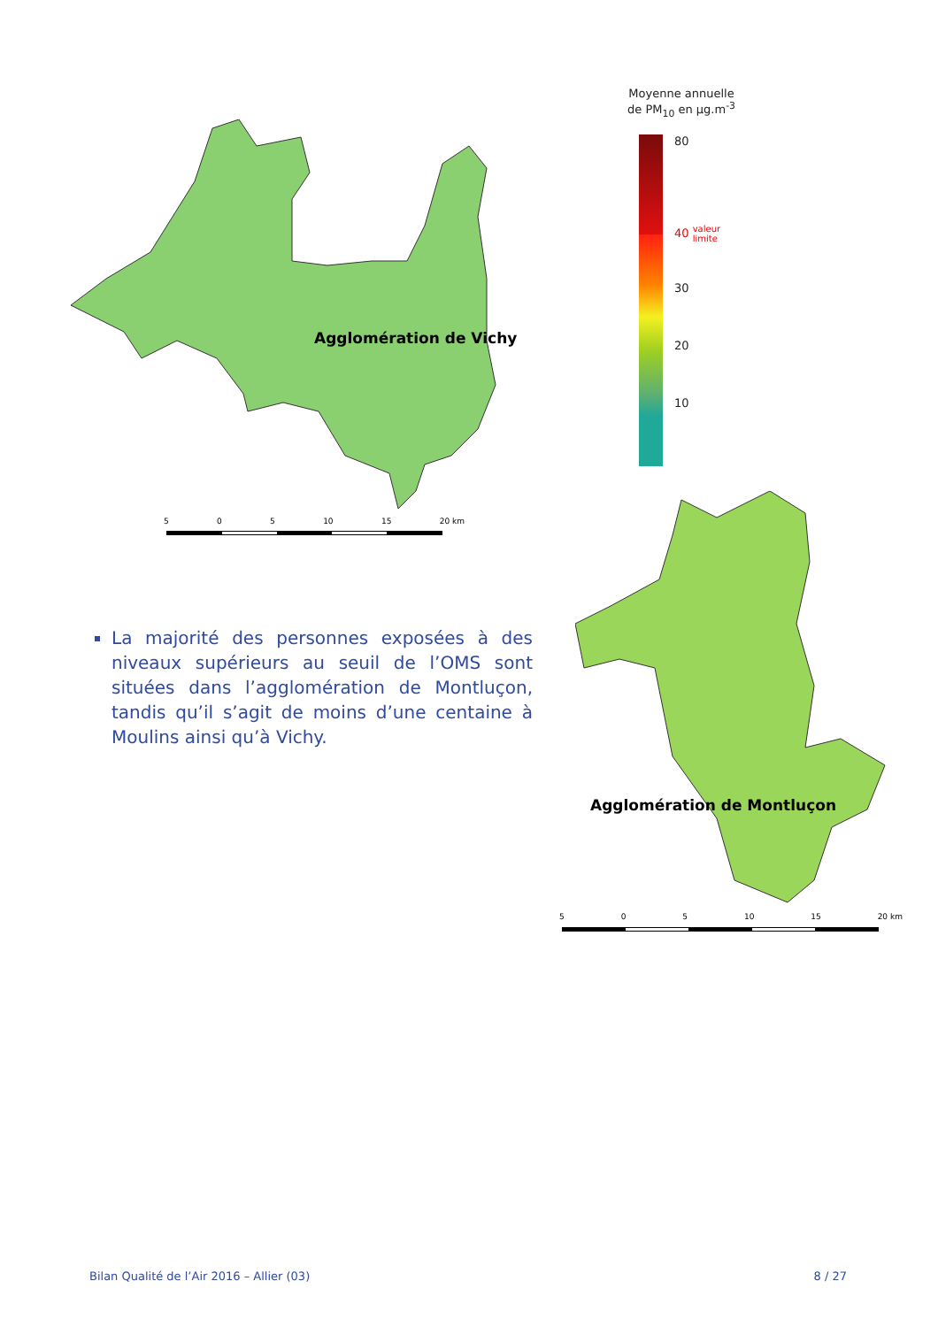Moyenne annuelle
de PM<sub>10</sub> en µg.m<sup>-3</sup>
80
40 valeur
limite
30
20
10
Agglomération de Vichy
5 0 5 10 15 20 km
Agglomération de Montluçon
5 0 5 10 15 20 km
La majorité des personnes exposées à des niveaux supérieurs au seuil de l’OMS sont situées dans l’agglomération de Montluçon, tandis qu’il s’agit de moins d’une centaine à Moulins ainsi qu’à Vichy.
Bilan Qualité de l’Air 2016 – Allier (03) 8 / 27